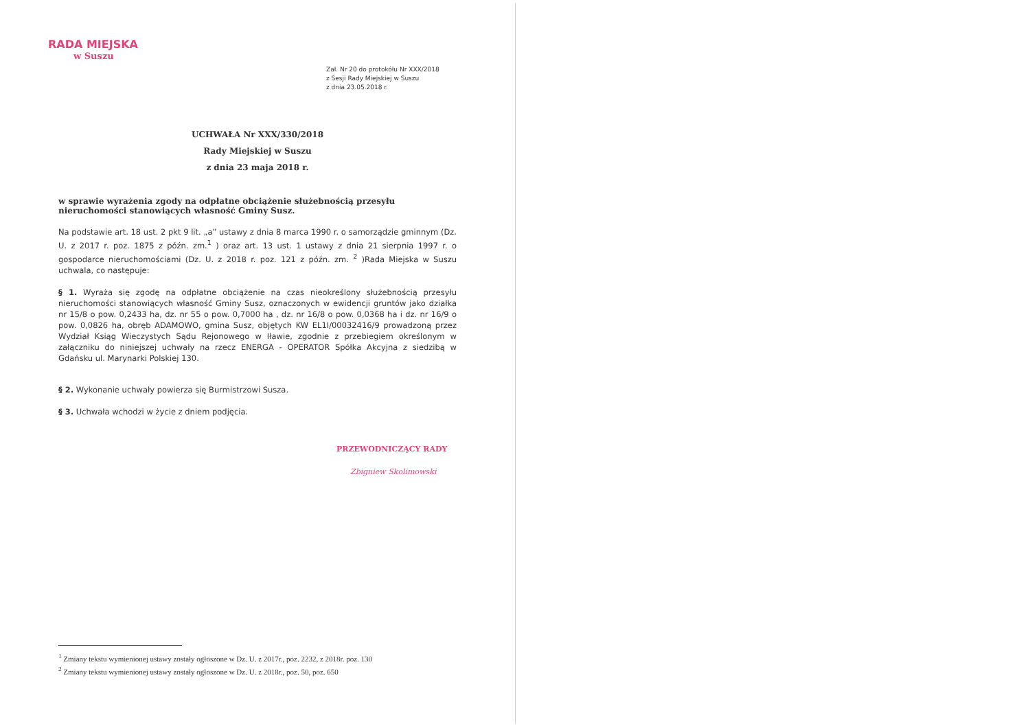RADA MIEJSKA
w Suszu
Zał. Nr 20 do protokółu Nr XXX/2018
z Sesji Rady Miejskiej w Suszu
z dnia 23.05.2018 r.
UCHWAŁA Nr XXX/330/2018
Rady Miejskiej w Suszu
z dnia 23 maja 2018 r.
w sprawie wyrażenia zgody na odpłatne obciążenie służebnością przesyłu nieruchomości stanowiących własność Gminy Susz.
Na podstawie art. 18 ust. 2 pkt 9 lit. „a” ustawy z dnia 8 marca 1990 r. o samorządzie gminnym (Dz. U. z 2017 r. poz. 1875 z późn. zm.<sup>1</sup> ) oraz art. 13 ust. 1 ustawy z dnia 21 sierpnia 1997 r. o gospodarce nieruchomościami (Dz. U. z 2018 r. poz. 121 z późn. zm. <sup>2</sup> )Rada Miejska w Suszu uchwala, co następuje:
§ 1. Wyraża się zgodę na odpłatne obciążenie na czas nieokreślony służebnością przesyłu nieruchomości stanowiących własność Gminy Susz, oznaczonych w ewidencji gruntów jako działka nr 15/8 o pow. 0,2433 ha, dz. nr 55 o pow. 0,7000 ha , dz. nr 16/8 o pow. 0,0368 ha i dz. nr 16/9 o pow. 0,0826 ha, obręb ADAMOWO, gmina Susz, objętych KW EL1I/00032416/9 prowadzoną przez Wydział Ksiąg Wieczystych Sądu Rejonowego w Iławie, zgodnie z przebiegiem określonym w załączniku do niniejszej uchwały na rzecz ENERGA - OPERATOR Spółka Akcyjna z siedzibą w Gdańsku ul. Marynarki Polskiej 130.
§ 2. Wykonanie uchwały powierza się Burmistrzowi Susza.
§ 3. Uchwała wchodzi w życie z dniem podjęcia.
PRZEWODNICZĄCY RADY
Zbigniew Skolimowski
<sup>1</sup> Zmiany tekstu wymienionej ustawy zostały ogłoszone w Dz. U. z 2017r., poz. 2232, z 2018r. poz. 130
<sup>2</sup> Zmiany tekstu wymienionej ustawy zostały ogłoszone w Dz. U. z 2018r., poz. 50, poz. 650